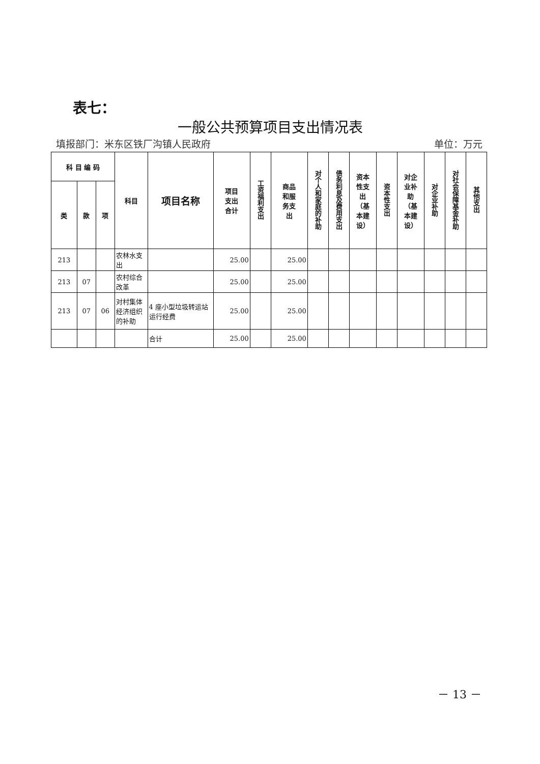表七：
一般公共预算项目支出情况表
填报部门：米东区铁厂沟镇人民政府 单位：万元
| 科 目 编 码 | | | 科目 | 项目名称 | 项目 支出 合计 | 工资福利支出 | 商品 和服 务支 出 | 对个人和家庭的补助 | 债务利息及费用支出 | 资本 性支 出 （基 本建 设） | 资本性支出 | 对企 业补 助 （基 本建 设） | 对企业补助 | 对社会保障基金补助 | 其他支出 |
| --- | --- | --- | --- | --- | --- | --- | --- | --- | --- | --- | --- | --- | --- | --- | --- |
| 类 | 款 | 项 | | | | | | | | | | | | | |
| 213 | | | 农林水支出 | | 25.00 | | 25.00 | | | | | | | | |
| 213 | 07 | | 农村综合改革 | | 25.00 | | 25.00 | | | | | | | | |
| 213 | 07 | 06 | 对村集体经济组织的补助 | 4 座小型垃圾转运站运行经费 | 25.00 | | 25.00 | | | | | | | | |
| | | | | 合计 | 25.00 | | 25.00 | | | | | | | | |
－ 13 －